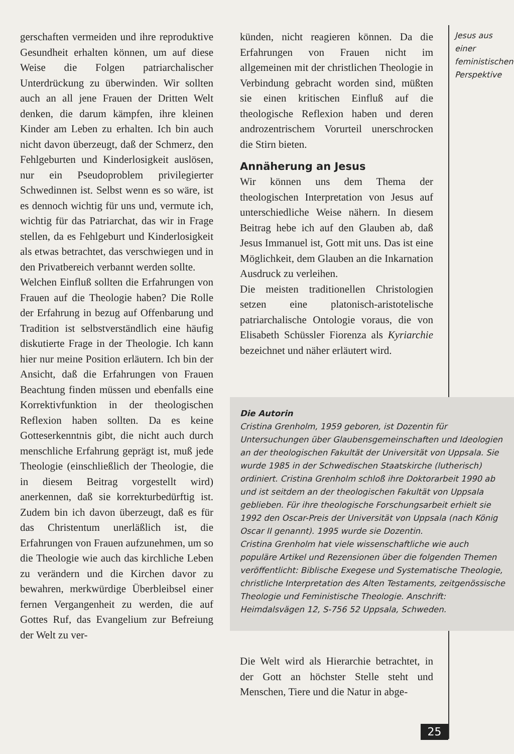gerschaften vermeiden und ihre reproduktive Gesundheit erhalten können, um auf diese Weise die Folgen patriarchalischer Unterdrückung zu überwinden. Wir sollten auch an all jene Frauen der Dritten Welt denken, die darum kämpfen, ihre kleinen Kinder am Leben zu erhalten. Ich bin auch nicht davon überzeugt, daß der Schmerz, den Fehlgeburten und Kinderlosigkeit auslösen, nur ein Pseudoproblem privilegierter Schwedinnen ist. Selbst wenn es so wäre, ist es dennoch wichtig für uns und, vermute ich, wichtig für das Patriarchat, das wir in Frage stellen, da es Fehlgeburt und Kinderlosigkeit als etwas betrachtet, das verschwiegen und in den Privatbereich verbannt werden sollte.
Welchen Einfluß sollten die Erfahrungen von Frauen auf die Theologie haben? Die Rolle der Erfahrung in bezug auf Offenbarung und Tradition ist selbstverständlich eine häufig diskutierte Frage in der Theologie. Ich kann hier nur meine Position erläutern. Ich bin der Ansicht, daß die Erfahrungen von Frauen Beachtung finden müssen und ebenfalls eine Korrektivfunktion in der theologischen Reflexion haben sollten. Da es keine Gotteserkenntnis gibt, die nicht auch durch menschliche Erfahrung geprägt ist, muß jede Theologie (einschließlich der Theologie, die in diesem Beitrag vorgestellt wird) anerkennen, daß sie korrekturbedürftig ist. Zudem bin ich davon überzeugt, daß es für das Christentum unerläßlich ist, die Erfahrungen von Frauen aufzunehmen, um so die Theologie wie auch das kirchliche Leben zu verändern und die Kirchen davor zu bewahren, merkwürdige Überbleibsel einer fernen Vergangenheit zu werden, die auf Gottes Ruf, das Evangelium zur Befreiung der Welt zu ver-
künden, nicht reagieren können. Da die Erfahrungen von Frauen nicht im allgemeinen mit der christlichen Theologie in Verbindung gebracht worden sind, müßten sie einen kritischen Einfluß auf die theologische Reflexion haben und deren androzentrischem Vorurteil unerschrocken die Stirn bieten.
Annäherung an Jesus
Wir können uns dem Thema der theologischen Interpretation von Jesus auf unterschiedliche Weise nähern. In diesem Beitrag hebe ich auf den Glauben ab, daß Jesus Immanuel ist, Gott mit uns. Das ist eine Möglichkeit, dem Glauben an die Inkarnation Ausdruck zu verleihen.
Die meisten traditionellen Christologien setzen eine platonisch-aristotelische patriarchalische Ontologie voraus, die von Elisabeth Schüssler Fiorenza als Kyriarchie bezeichnet und näher erläutert wird.
Jesus aus einer feministischen Perspektive
Die Autorin
Cristina Grenholm, 1959 geboren, ist Dozentin für Untersuchungen über Glaubensgemeinschaften und Ideologien an der theologischen Fakultät der Universität von Uppsala. Sie wurde 1985 in der Schwedischen Staatskirche (lutherisch) ordiniert. Cristina Grenholm schloß ihre Doktorarbeit 1990 ab und ist seitdem an der theologischen Fakultät von Uppsala geblieben. Für ihre theologische Forschungsarbeit erhielt sie 1992 den Oscar-Preis der Universität von Uppsala (nach König Oscar II genannt). 1995 wurde sie Dozentin.
Cristina Grenholm hat viele wissenschaftliche wie auch populäre Artikel und Rezensionen über die folgenden Themen veröffentlicht: Biblische Exegese und Systematische Theologie, christliche Interpretation des Alten Testaments, zeitgenössische Theologie und Feministische Theologie. Anschrift: Heimdalsvägen 12, S-756 52 Uppsala, Schweden.
Die Welt wird als Hierarchie betrachtet, in der Gott an höchster Stelle steht und Menschen, Tiere und die Natur in abge-
25